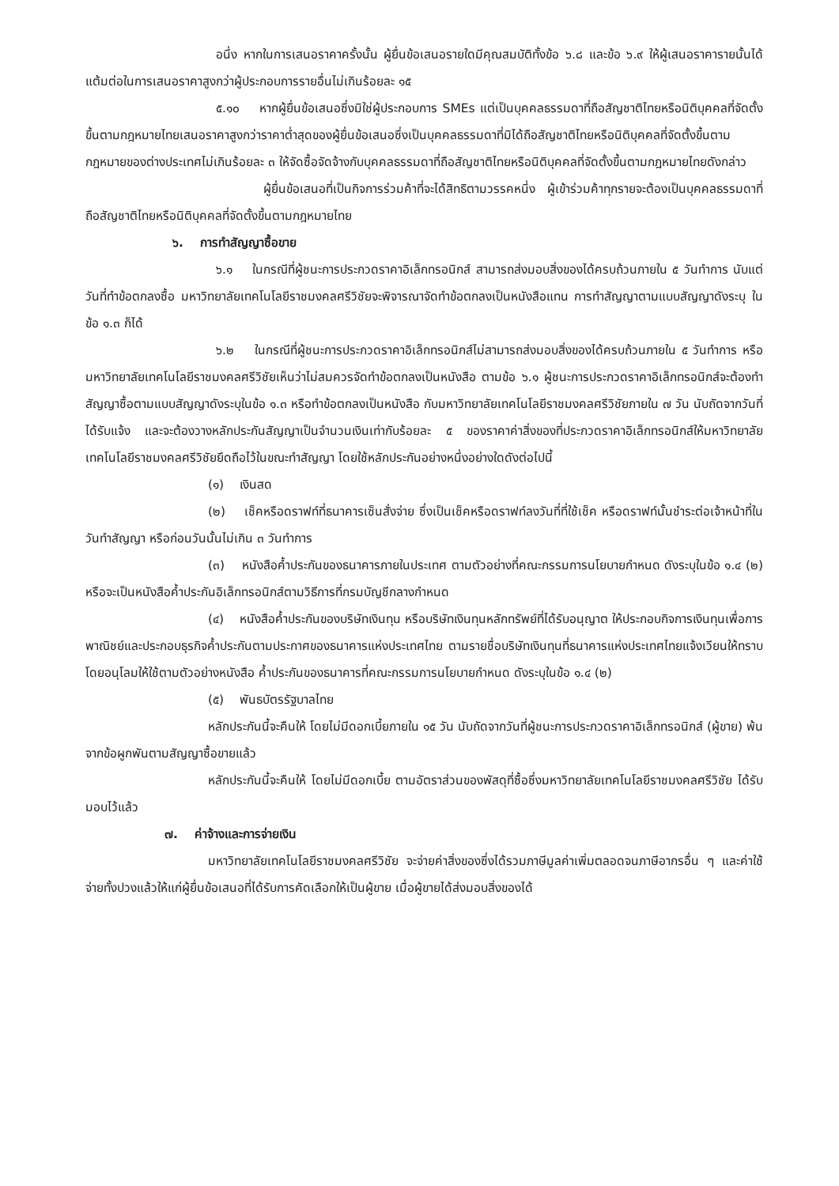อนึ่ง หากในการเสนอราคาครั้งนั้น ผู้ยื่นข้อเสนอรายใดมีคุณสมบัติทั้งข้อ ๖.๘ และข้อ ๖.๙ ให้ผู้เสนอราคารายนั้นได้แต้มต่อในการเสนอราคาสูงกว่าผู้ประกอบการรายอื่นไม่เกินร้อยละ ๑๕
๕.๑๐ หากผู้ยื่นข้อเสนอซึ่งมิใช่ผู้ประกอบการ SMEs แต่เป็นบุคคลธรรมดาที่ถือสัญชาติไทยหรือนิติบุคคลที่จัดตั้งขึ้นตามกฎหมายไทยเสนอราคาสูงกว่าราคาต่ำสุดของผู้ยื่นข้อเสนอซึ่งเป็นบุคคลธรรมดาที่มิได้ถือสัญชาติไทยหรือนิติบุคคลที่จัดตั้งขึ้นตามกฎหมายของต่างประเทศไม่เกินร้อยละ ๓ ให้จัดซื้อจัดจ้างกับบุคคลธรรมดาที่ถือสัญชาติไทยหรือนิติบุคคลที่จัดตั้งขึ้นตามกฎหมายไทยดังกล่าว
ผู้ยื่นข้อเสนอที่เป็นกิจการร่วมค้าที่จะได้สิทธิตามวรรคหนึ่ง ผู้เข้าร่วมค้าทุกรายจะต้องเป็นบุคคลธรรมดาที่ถือสัญชาติไทยหรือนิติบุคคลที่จัดตั้งขึ้นตามกฎหมายไทย
๖. การทำสัญญาซื้อขาย
๖.๑ ในกรณีที่ผู้ชนะการประกวดราคาอิเล็กทรอนิกส์ สามารถส่งมอบสิ่งของได้ครบถ้วนภายใน ๕ วันทำการ นับแต่วันที่ทำข้อตกลงซื้อ มหาวิทยาลัยเทคโนโลยีราชมงคลศรีวิชัยจะพิจารณาจัดทำข้อตกลงเป็นหนังสือแทน การทำสัญญาตามแบบสัญญาดังระบุ ในข้อ ๑.๓ ก็ได้
๖.๒ ในกรณีที่ผู้ชนะการประกวดราคาอิเล็กทรอนิกส์ไม่สามารถส่งมอบสิ่งของได้ครบถ้วนภายใน ๕ วันทำการ หรือ มหาวิทยาลัยเทคโนโลยีราชมงคลศรีวิชัยเห็นว่าไม่สมควรจัดทำข้อตกลงเป็นหนังสือ ตามข้อ ๖.๑ ผู้ชนะการประกวดราคาอิเล็กทรอนิกส์จะต้องทำสัญญาซื้อตามแบบสัญญาดังระบุในข้อ ๑.๓ หรือทำข้อตกลงเป็นหนังสือ กับมหาวิทยาลัยเทคโนโลยีราชมงคลศรีวิชัยภายใน ๗ วัน นับถัดจากวันที่ได้รับแจ้ง และจะต้องวางหลักประกันสัญญาเป็นจำนวนเงินเท่ากับร้อยละ ๕ ของราคาค่าสิ่งของที่ประกวดราคาอิเล็กทรอนิกส์ให้มหาวิทยาลัยเทคโนโลยีราชมงคลศรีวิชัยยึดถือไว้ในขณะทำสัญญา โดยใช้หลักประกันอย่างหนึ่งอย่างใดดังต่อไปนี้
(๑) เงินสด
(๒) เช็คหรือดราฟท์ที่ธนาคารเซ็นสั่งจ่าย ซึ่งเป็นเช็คหรือดราฟท์ลงวันที่ที่ใช้เช็ค หรือดราฟท์นั้นชำระต่อเจ้าหน้าที่ในวันทำสัญญา หรือก่อนวันนั้นไม่เกิน ๓ วันทำการ
(๓) หนังสือค้ำประกันของธนาคารภายในประเทศ ตามตัวอย่างที่คณะกรรมการนโยบายกำหนด ดังระบุในข้อ ๑.๔ (๒) หรือจะเป็นหนังสือค้ำประกันอิเล็กทรอนิกส์ตามวิธีการที่กรมบัญชีกลางกำหนด
(๔) หนังสือค้ำประกันของบริษัทเงินทุน หรือบริษัทเงินทุนหลักทรัพย์ที่ได้รับอนุญาต ให้ประกอบกิจการเงินทุนเพื่อการพาณิชย์และประกอบธุรกิจค้ำประกันตามประกาศของธนาคารแห่งประเทศไทย ตามรายชื่อบริษัทเงินทุนที่ธนาคารแห่งประเทศไทยแจ้งเวียนให้ทราบ โดยอนุโลมให้ใช้ตามตัวอย่างหนังสือ ค้ำประกันของธนาคารที่คณะกรรมการนโยบายกำหนด ดังระบุในข้อ ๑.๔ (๒)
(๕) พันธบัตรรัฐบาลไทย
หลักประกันนี้จะคืนให้ โดยไม่มีดอกเบี้ยภายใน ๑๕ วัน นับถัดจากวันที่ผู้ชนะการประกวดราคาอิเล็กทรอนิกส์ (ผู้ขาย) พ้นจากข้อผูกพันตามสัญญาซื้อขายแล้ว
หลักประกันนี้จะคืนให้ โดยไม่มีดอกเบี้ย ตามอัตราส่วนของพัสดุที่ซื้อซึ่งมหาวิทยาลัยเทคโนโลยีราชมงคลศรีวิชัย ได้รับมอบไว้แล้ว
๗. ค่าจ้างและการจ่ายเงิน
มหาวิทยาลัยเทคโนโลยีราชมงคลศรีวิชัย จะจ่ายค่าสิ่งของซึ่งได้รวมภาษีมูลค่าเพิ่มตลอดจนภาษีอากรอื่น ๆ และค่าใช้จ่ายทั้งปวงแล้วให้แก่ผู้ยื่นข้อเสนอที่ได้รับการคัดเลือกให้เป็นผู้ขาย เมื่อผู้ขายได้ส่งมอบสิ่งของได้